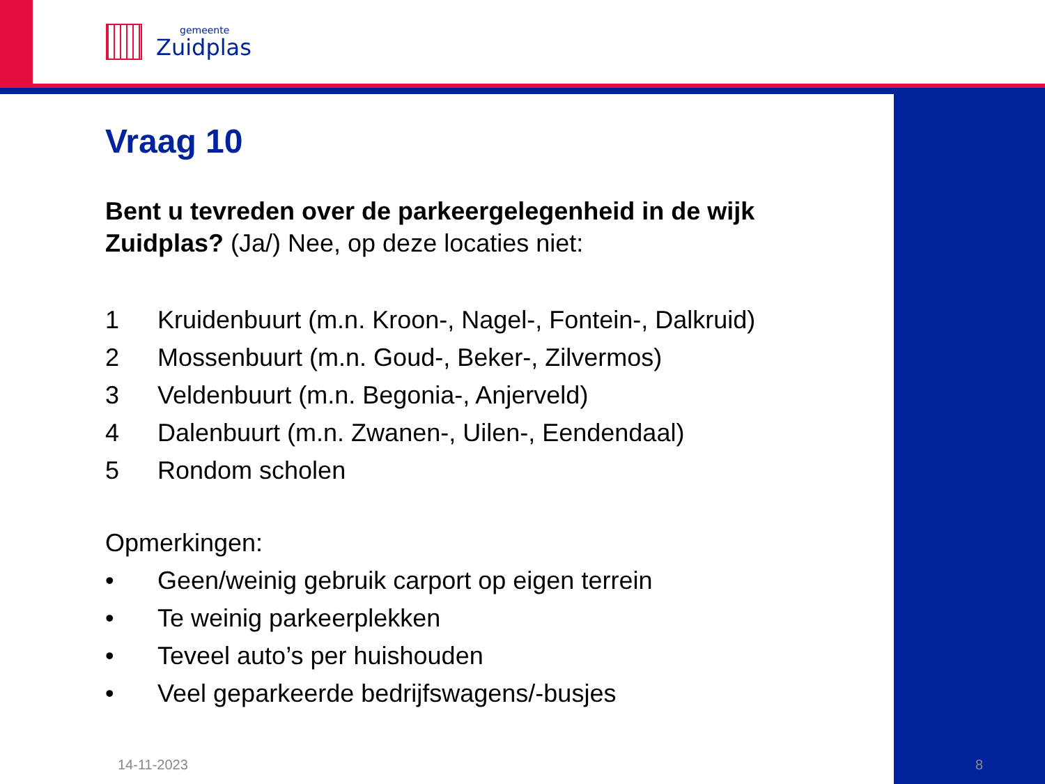gemeente
Zuidplas
Vraag 10
Bent u tevreden over de parkeergelegenheid in de wijk Zuidplas? (Ja/) Nee, op deze locaties niet:
1 Kruidenbuurt (m.n. Kroon-, Nagel-, Fontein-, Dalkruid)
2 Mossenbuurt (m.n. Goud-, Beker-, Zilvermos)
3 Veldenbuurt (m.n. Begonia-, Anjerveld)
4 Dalenbuurt (m.n. Zwanen-, Uilen-, Eendendaal)
5 Rondom scholen
Opmerkingen:
• Geen/weinig gebruik carport op eigen terrein
• Te weinig parkeerplekken
• Teveel auto’s per huishouden
• Veel geparkeerde bedrijfswagens/-busjes
14-11-2023 8